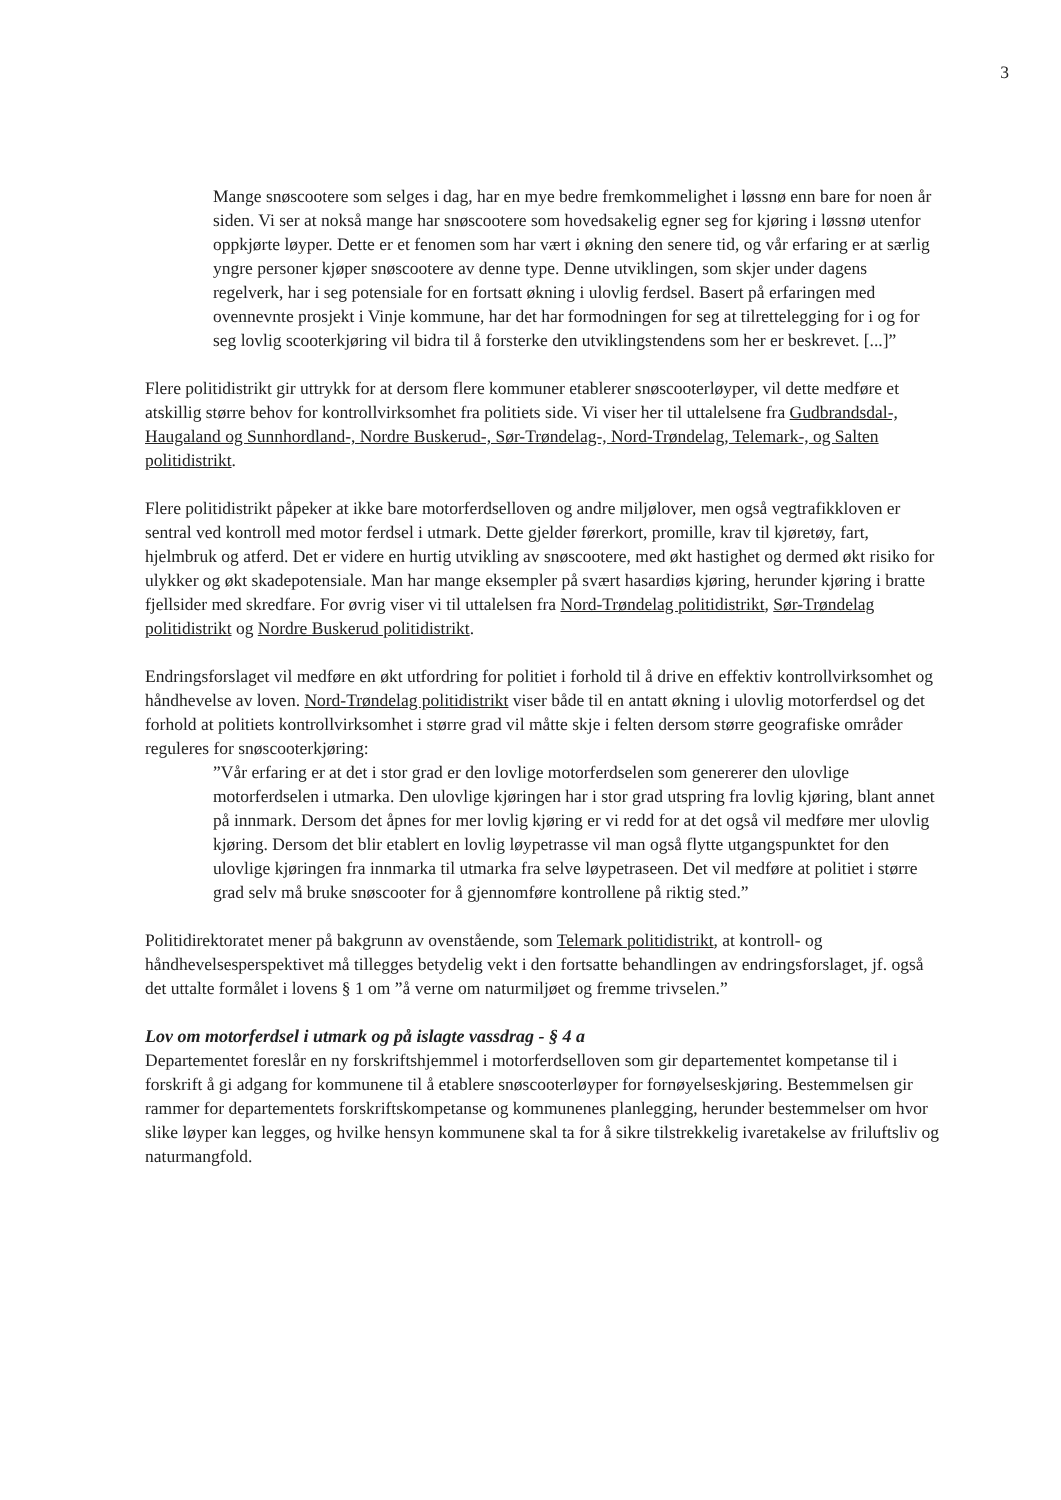3
Mange snøscootere som selges i dag, har en mye bedre fremkommelighet i løssnø enn bare for noen år siden. Vi ser at nokså mange har snøscootere som hovedsakelig egner seg for kjøring i løssnø utenfor oppkjørte løyper. Dette er et fenomen som har vært i økning den senere tid, og vår erfaring er at særlig yngre personer kjøper snøscootere av denne type. Denne utviklingen, som skjer under dagens regelverk, har i seg potensiale for en fortsatt økning i ulovlig ferdsel. Basert på erfaringen med ovennevnte prosjekt i Vinje kommune, har det har formodningen for seg at tilrettelegging for i og for seg lovlig scooterkjøring vil bidra til å forsterke den utviklingstendens som her er beskrevet. [...]”
Flere politidistrikt gir uttrykk for at dersom flere kommuner etablerer snøscooterløyper, vil dette medføre et atskillig større behov for kontrollvirksomhet fra politiets side. Vi viser her til uttalelsene fra Gudbrandsdal-, Haugaland og Sunnhordland-, Nordre Buskerud-, Sør-Trøndelag-, Nord-Trøndelag, Telemark-, og Salten politidistrikt.
Flere politidistrikt påpeker at ikke bare motorferdselloven og andre miljølover, men også vegtrafikkloven er sentral ved kontroll med motor ferdsel i utmark. Dette gjelder førerkort, promille, krav til kjøretøy, fart, hjelmbruk og atferd. Det er videre en hurtig utvikling av snøscootere, med økt hastighet og dermed økt risiko for ulykker og økt skadepotensiale. Man har mange eksempler på svært hasardiøs kjøring, herunder kjøring i bratte fjellsider med skredfare. For øvrig viser vi til uttalelsen fra Nord-Trøndelag politidistrikt, Sør-Trøndelag politidistrikt og Nordre Buskerud politidistrikt.
Endringsforslaget vil medføre en økt utfordring for politiet i forhold til å drive en effektiv kontrollvirksomhet og håndhevelse av loven. Nord-Trøndelag politidistrikt viser både til en antatt økning i ulovlig motorferdsel og det forhold at politiets kontrollvirksomhet i større grad vil måtte skje i felten dersom større geografiske områder reguleres for snøscooterkjøring:
”Vår erfaring er at det i stor grad er den lovlige motorferdselen som genererer den ulovlige motorferdselen i utmarka. Den ulovlige kjøringen har i stor grad utspring fra lovlig kjøring, blant annet på innmark. Dersom det åpnes for mer lovlig kjøring er vi redd for at det også vil medføre mer ulovlig kjøring. Dersom det blir etablert en lovlig løypetrasse vil man også flytte utgangspunktet for den ulovlige kjøringen fra innmarka til utmarka fra selve løypetraseen. Det vil medføre at politiet i større grad selv må bruke snøscooter for å gjennomføre kontrollene på riktig sted.”
Politidirektoratet mener på bakgrunn av ovenstående, som Telemark politidistrikt, at kontroll- og håndhevelsesperspektivet må tillegges betydelig vekt i den fortsatte behandlingen av endringsforslaget, jf. også det uttalte formålet i lovens § 1 om ”å verne om naturmiljøet og fremme trivselen.”
Lov om motorferdsel i utmark og på islagte vassdrag - § 4 a
Departementet foreslår en ny forskriftshjemmel i motorferdselloven som gir departementet kompetanse til i forskrift å gi adgang for kommunene til å etablere snøscooterløyper for fornøyelseskjøring. Bestemmelsen gir rammer for departementets forskriftskompetanse og kommunenes planlegging, herunder bestemmelser om hvor slike løyper kan legges, og hvilke hensyn kommunene skal ta for å sikre tilstrekkelig ivaretakelse av friluftsliv og naturmangfold.